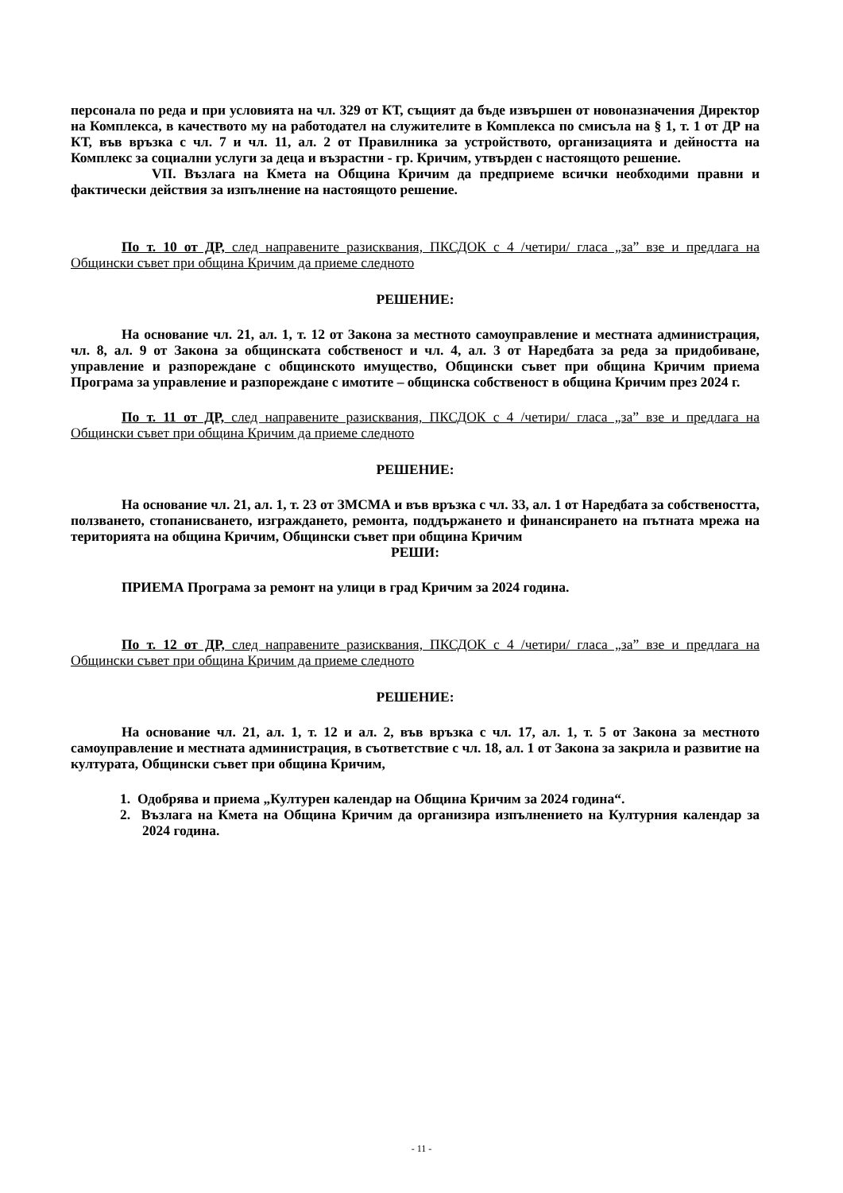персонала по реда и при условията на чл. 329 от КТ, същият да бъде извършен от новоназначения Директор на Комплекса, в качеството му на работодател на служителите в Комплекса по смисъла на § 1, т. 1 от ДР на КТ, във връзка с чл. 7 и чл. 11, ал. 2 от Правилника за устройството, организацията и дейността на Комплекс за социални услуги за деца и възрастни - гр. Кричим, утвърден с настоящото решение.
VII. Възлага на Кмета на Община Кричим да предприеме всички необходими правни и фактически действия за изпълнение на настоящото решение.
По т. 10 от ДР, след направените разисквания, ПКСДОК с 4 /четири/ гласа „за” взе и предлага на Общински съвет при община Кричим да приеме следното
РЕШЕНИЕ:
На основание чл. 21, ал. 1, т. 12 от Закона за местното самоуправление и местната администрация, чл. 8, ал. 9 от Закона за общинската собственост и чл. 4, ал. 3 от Наредбата за реда за придобиване, управление и разпореждане с общинското имущество, Общински съвет при община Кричим приема Програма за управление и разпореждане с имотите – общинска собственост в община Кричим през 2024 г.
По т. 11 от ДР, след направените разисквания, ПКСДОК с 4 /четири/ гласа „за” взе и предлага на Общински съвет при община Кричим да приеме следното
РЕШЕНИЕ:
На основание чл. 21, ал. 1, т. 23 от ЗМСМА и във връзка с чл. 33, ал. 1 от Наредбата за собствеността, ползването, стопанисването, изграждането, ремонта, поддържането и финансирането на пътната мрежа на територията на община Кричим, Общински съвет при община Кричим
РЕШИ:
ПРИЕМА Програма за ремонт на улици в град Кричим за 2024 година.
По т. 12 от ДР, след направените разисквания, ПКСДОК с 4 /четири/ гласа „за” взе и предлага на Общински съвет при община Кричим да приеме следното
РЕШЕНИЕ:
На основание чл. 21, ал. 1, т. 12 и ал. 2, във връзка с чл. 17, ал. 1, т. 5 от Закона за местното самоуправление и местната администрация, в съответствие с чл. 18, ал. 1 от Закона за закрила и развитие на културата, Общински съвет при община Кричим,
1. Одобрява и приема „Културен календар на Община Кричим за 2024 година“.
2. Възлага на Кмета на Община Кричим да организира изпълнението на Културния календар за 2024 година.
- 11 -